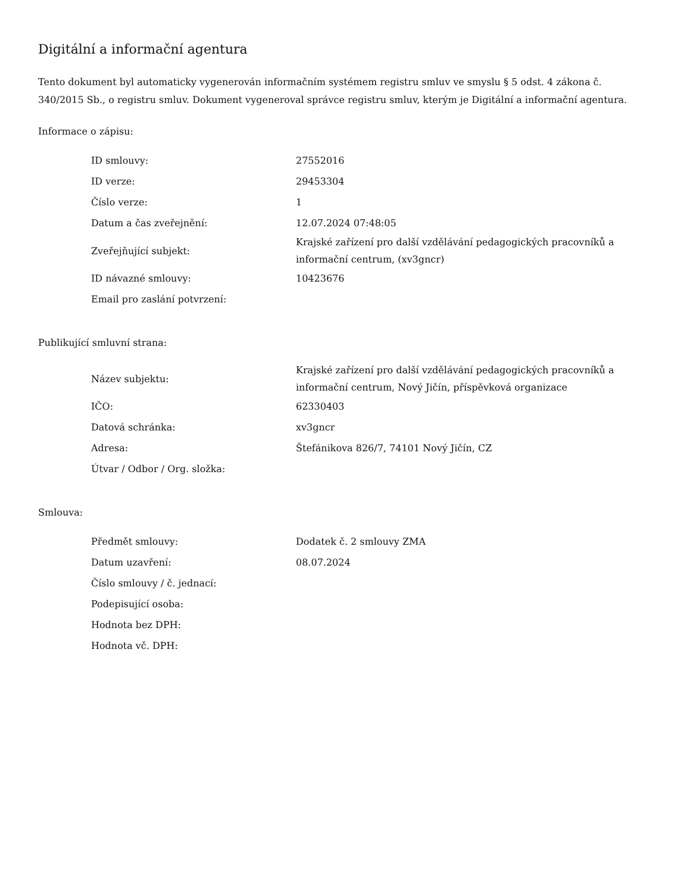Digitální a informační agentura
Tento dokument byl automaticky vygenerován informačním systémem registru smluv ve smyslu § 5 odst. 4 zákona č. 340/2015 Sb., o registru smluv. Dokument vygeneroval správce registru smluv, kterým je Digitální a informační agentura.
Informace o zápisu:
| ID smlouvy: | 27552016 |
| ID verze: | 29453304 |
| Číslo verze: | 1 |
| Datum a čas zveřejnění: | 12.07.2024 07:48:05 |
| Zveřejňující subjekt: | Krajské zařízení pro další vzdělávání pedagogických pracovníků a informační centrum, (xv3gncr) |
| ID návazné smlouvy: | 10423676 |
| Email pro zaslání potvrzení: | |
Publikující smluvní strana:
| Název subjektu: | Krajské zařízení pro další vzdělávání pedagogických pracovníků a informační centrum, Nový Jičín, příspěvková organizace |
| IČO: | 62330403 |
| Datová schránka: | xv3gncr |
| Adresa: | Štefánikova 826/7, 74101 Nový Jičín, CZ |
| Útvar / Odbor / Org. složka: | |
Smlouva:
| Předmět smlouvy: | Dodatek č. 2 smlouvy ZMA |
| Datum uzavření: | 08.07.2024 |
| Číslo smlouvy / č. jednací: | |
| Podepisující osoba: | |
| Hodnota bez DPH: | |
| Hodnota vč. DPH: | |